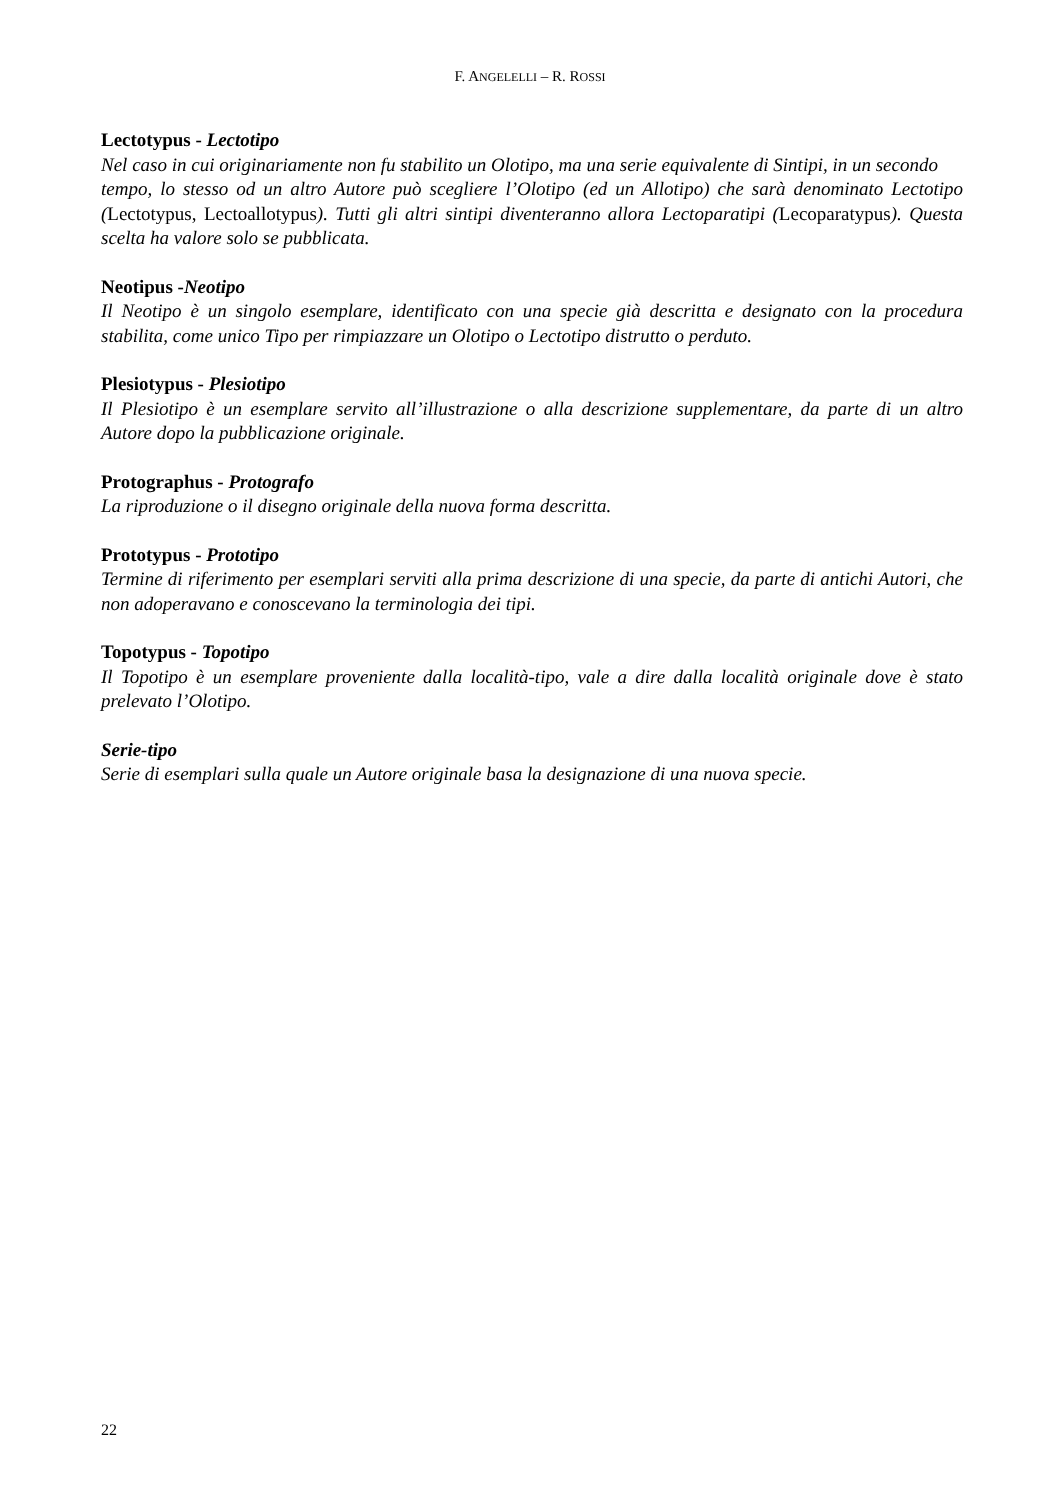F. ANGELELLI – R. ROSSI
Lectotypus - Lectotipo
Nel caso in cui originariamente non fu stabilito un Olotipo, ma una serie equivalente di Sintipi, in un secondo
tempo, lo stesso od un altro Autore può scegliere l’Olotipo (ed un Allotipo) che sarà denominato Lectotipo (Lectotypus, Lectoallotypus). Tutti gli altri sintipi diventeranno allora Lectoparatipi (Lecoparatypus). Questa scelta ha valore solo se pubblicata.
Neotipus -Neotipo
Il Neotipo è un singolo esemplare, identificato con una specie già descritta e designato con la procedura stabilita, come unico Tipo per rimpiazzare un Olotipo o Lectotipo distrutto o perduto.
Plesiotypus - Plesiotipo
Il Plesiotipo è un esemplare servito all’illustrazione o alla descrizione supplementare, da parte di un altro Autore dopo la pubblicazione originale.
Protographus - Protografo
La riproduzione o il disegno originale della nuova forma descritta.
Prototypus - Prototipo
Termine di riferimento per esemplari serviti alla prima descrizione di una specie, da parte di antichi Autori, che non adoperavano e conoscevano la terminologia dei tipi.
Topotypus - Topotipo
Il Topotipo è un esemplare proveniente dalla località-tipo, vale a dire dalla località originale dove è stato prelevato l’Olotipo.
Serie-tipo
Serie di esemplari sulla quale un Autore originale basa la designazione di una nuova specie.
22